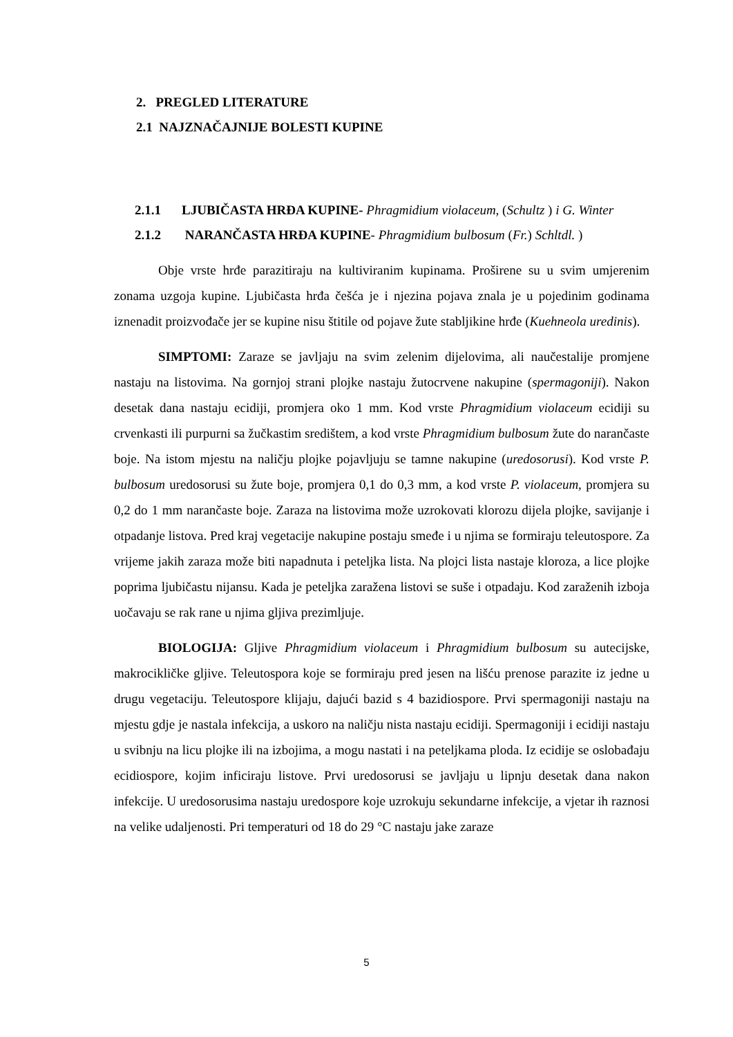2. PREGLED LITERATURE
2.1 NAJZNAČAJNIJE BOLESTI KUPINE
2.1.1 LJUBIČASTA HRĐA KUPINE- Phragmidium violaceum, (Schultz ) i G. Winter
2.1.2 NARANČASTA HRĐA KUPINE- Phragmidium bulbosum (Fr.) Schltdl. )
Obje vrste hrđe parazitiraju na kultiviranim kupinama. Proširene su u svim umjerenim zonama uzgoja kupine. Ljubičasta hrđa češća je i njezina pojava znala je u pojedinim godinama iznenadit proizvođače jer se kupine nisu štitile od pojave žute stabljikine hrđe (Kuehneola uredinis).
SIMPTOMI: Zaraze se javljaju na svim zelenim dijelovima, ali naučestalije promjene nastaju na listovima. Na gornjoj strani plojke nastaju žutocrvene nakupine (spermagoniji). Nakon desetak dana nastaju ecidiji, promjera oko 1 mm. Kod vrste Phragmidium violaceum ecidiji su crvenkasti ili purpurni sa žučkastim središtem, a kod vrste Phragmidium bulbosum žute do narančaste boje. Na istom mjestu na naličju plojke pojavljuju se tamne nakupine (uredosorusi). Kod vrste P. bulbosum uredosorusi su žute boje, promjera 0,1 do 0,3 mm, a kod vrste P. violaceum, promjera su 0,2 do 1 mm narančaste boje. Zaraza na listovima može uzrokovati klorozu dijela plojke, savijanje i otpadanje listova. Pred kraj vegetacije nakupine postaju smeđe i u njima se formiraju teleutospore. Za vrijeme jakih zaraza može biti napadnuta i peteljka lista. Na plojci lista nastaje kloroza, a lice plojke poprima ljubičastu nijansu. Kada je peteljka zaražena listovi se suše i otpadaju. Kod zaraženih izboja uočavaju se rak rane u njima gljiva prezimljuje.
BIOLOGIJA: Gljive Phragmidium violaceum i Phragmidium bulbosum su autecijske, makrocikličke gljive. Teleutospora koje se formiraju pred jesen na lišću prenose parazite iz jedne u drugu vegetaciju. Teleutospore klijaju, dajući bazid s 4 bazidiospore. Prvi spermagoniji nastaju na mjestu gdje je nastala infekcija, a uskoro na naličju nista nastaju ecidiji. Spermagoniji i ecidiji nastaju u svibnju na licu plojke ili na izbojima, a mogu nastati i na peteljkama ploda. Iz ecidije se oslobađaju ecidiospore, kojim inficiraju listove. Prvi uredosorusi se javljaju u lipnju desetak dana nakon infekcije. U uredosorusima nastaju uredospore koje uzrokuju sekundarne infekcije, a vjetar ih raznosi na velike udaljenosti. Pri temperaturi od 18 do 29 °C nastaju jake zaraze
5